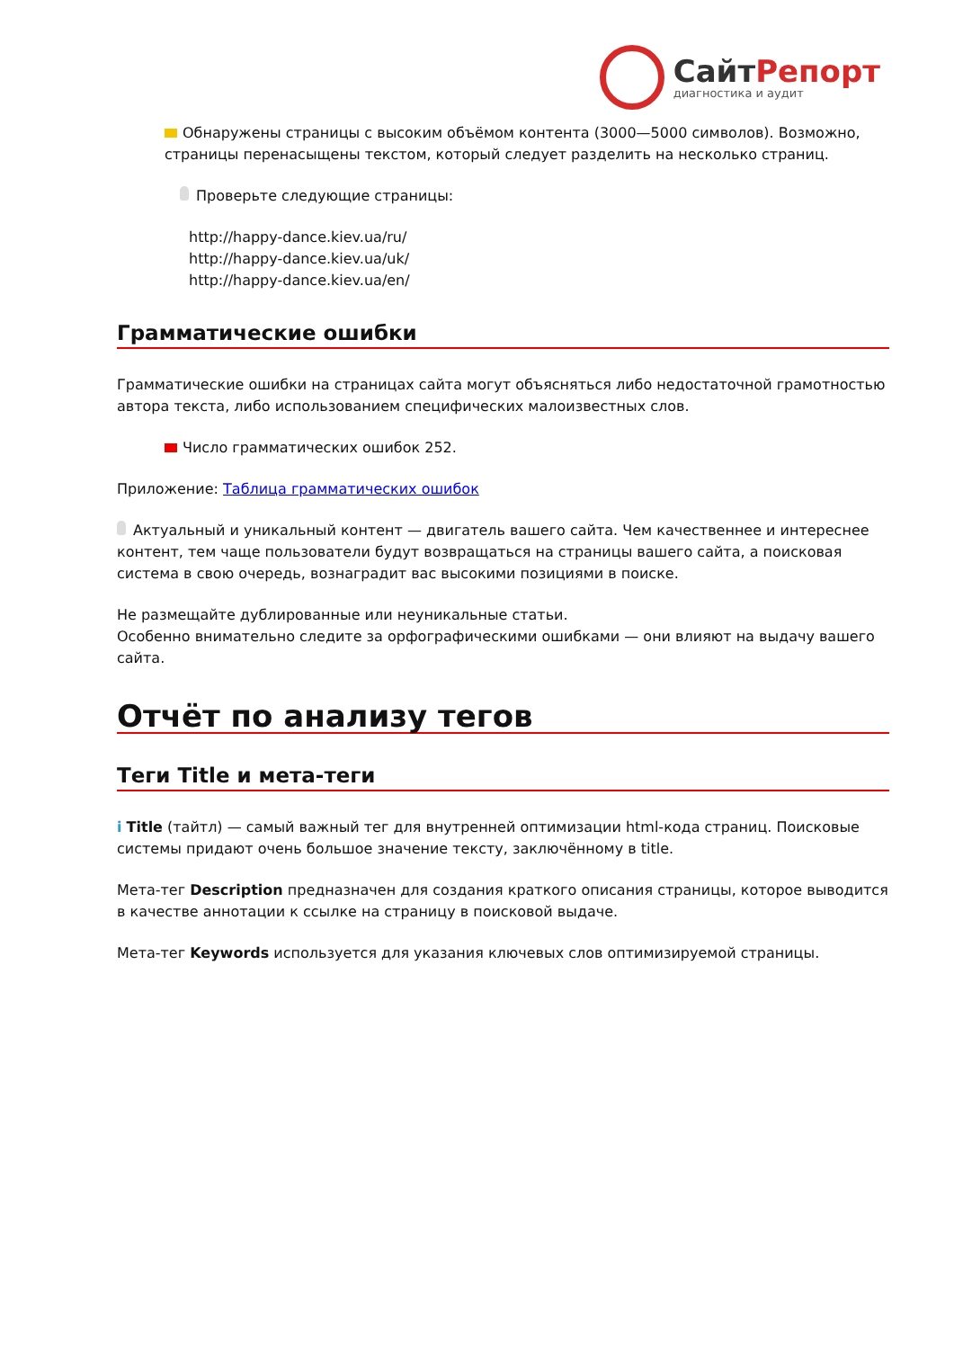СайтРепорт
диагностика и аудит
Обнаружены страницы с высоким объёмом контента (3000—5000 символов). Возможно, страницы перенасыщены текстом, который следует разделить на несколько страниц.
Проверьте следующие страницы:
http://happy-dance.kiev.ua/ru/
http://happy-dance.kiev.ua/uk/
http://happy-dance.kiev.ua/en/
Грамматические ошибки
Грамматические ошибки на страницах сайта могут объясняться либо недостаточной грамотностью автора текста, либо использованием специфических малоизвестных слов.
Число грамматических ошибок 252.
Приложение: Таблица грамматических ошибок
Актуальный и уникальный контент — двигатель вашего сайта. Чем качественнее и интереснее контент, тем чаще пользователи будут возвращаться на страницы вашего сайта, а поисковая система в свою очередь, вознаградит вас высокими позициями в поиске.
Не размещайте дублированные или неуникальные статьи.
Особенно внимательно следите за орфографическими ошибками — они влияют на выдачу вашего сайта.
Отчёт по анализу тегов
Теги Title и мета-теги
i Title (тайтл) — самый важный тег для внутренней оптимизации html-кода страниц. Поисковые системы придают очень большое значение тексту, заключённому в title.
Мета-тег Description предназначен для создания краткого описания страницы, которое выводится в качестве аннотации к ссылке на страницу в поисковой выдаче.
Мета-тег Keywords используется для указания ключевых слов оптимизируемой страницы.